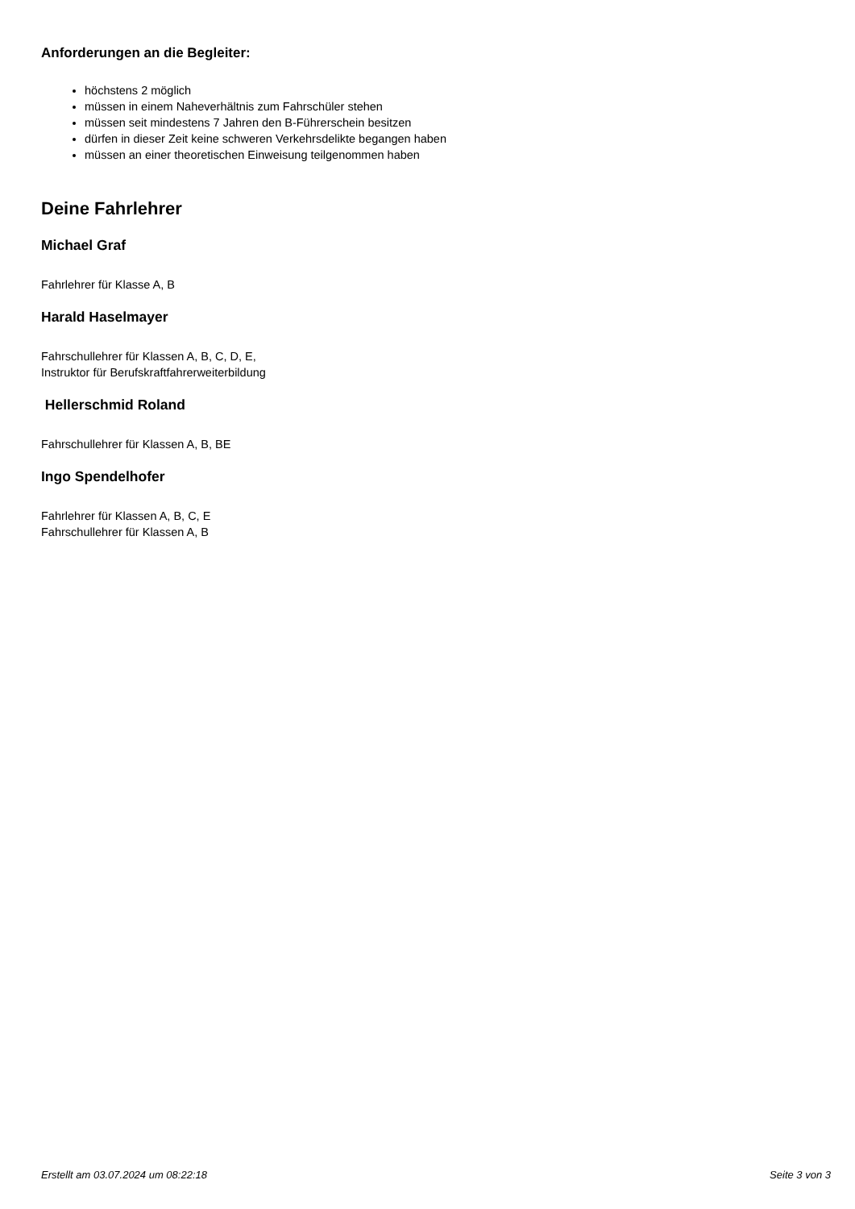Anforderungen an die Begleiter:
höchstens 2 möglich
müssen in einem Naheverhältnis zum Fahrschüler stehen
müssen seit mindestens 7 Jahren den B-Führerschein besitzen
dürfen in dieser Zeit keine schweren Verkehrsdelikte begangen haben
müssen an einer theoretischen Einweisung teilgenommen haben
Deine Fahrlehrer
Michael Graf
Fahrlehrer für Klasse A, B
Harald Haselmayer
Fahrschullehrer für Klassen A, B, C, D, E,
Instruktor für Berufskraftfahrerweiterbildung
Hellerschmid Roland
Fahrschullehrer für Klassen A, B, BE
Ingo Spendelhofer
Fahrlehrer für Klassen A, B, C, E
Fahrschullehrer für Klassen A, B
Erstellt am 03.07.2024 um 08:22:18 Seite 3 von 3